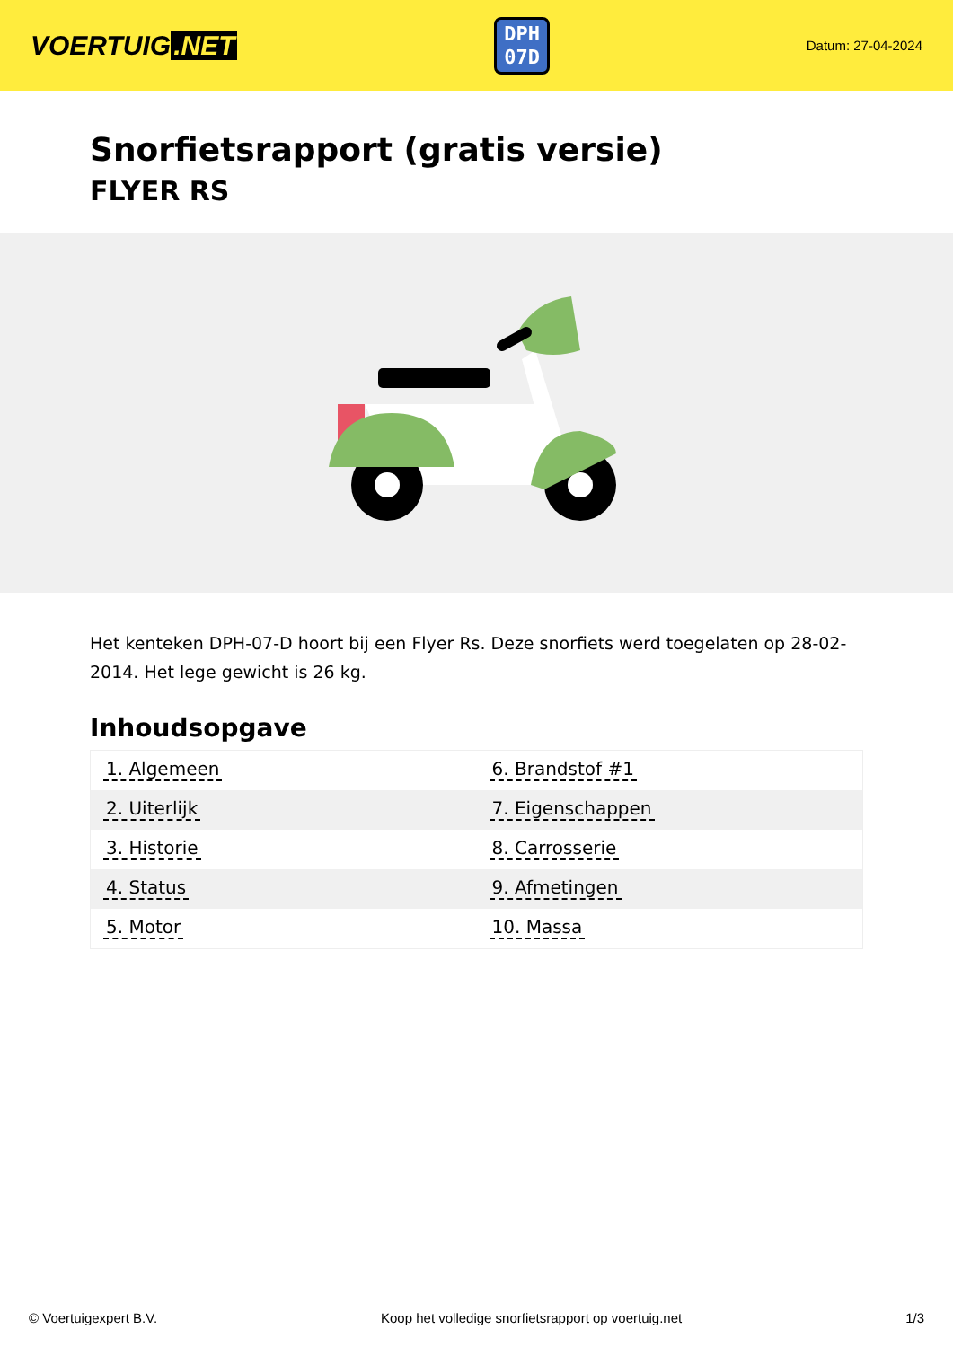VOERTUIG.NET
DPH
07D
Datum: 27-04-2024
Snorfietsrapport (gratis versie)
FLYER RS
Het kenteken DPH-07-D hoort bij een Flyer Rs. Deze snorfiets werd toegelaten op 28-02-2014. Het lege gewicht is 26 kg.
Inhoudsopgave
| 1. Algemeen | 6. Brandstof #1 |
| 2. Uiterlijk | 7. Eigenschappen |
| 3. Historie | 8. Carrosserie |
| 4. Status | 9. Afmetingen |
| 5. Motor | 10. Massa |
© Voertuigexpert B.V. Koop het volledige snorfietsrapport op voertuig.net
1/3